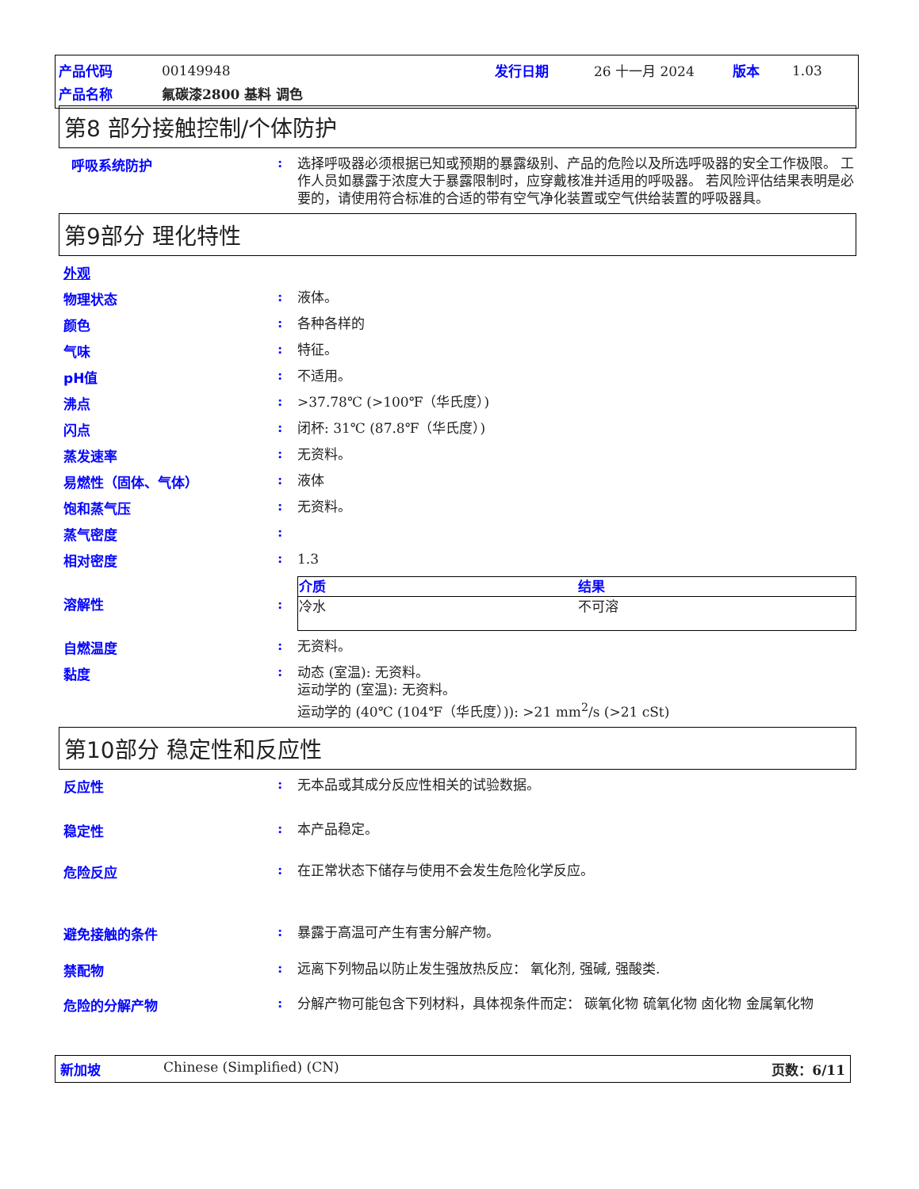| 产品代码 | 00149948 | 发行日期 | 26 十一月 2024 | 版本 | 1.03 |
| 产品名称 | 氟碳漆2800 基料 调色 | | | | |
第8 部分接触控制/个体防护
呼吸系统防护 :
选择呼吸器必须根据已知或预期的暴露级别、产品的危险以及所选呼吸器的安全工作极限。 工作人员如暴露于浓度大于暴露限制时，应穿戴核准并适用的呼吸器。 若风险评估结果表明是必要的，请使用符合标准的合适的带有空气净化装置或空气供给装置的呼吸器具。
第9部分 理化特性
外观
物理状态 :
液体。
颜色 :
各种各样的
气味 :
特征。
pH值 :
不适用。
沸点 :
>37.78℃ (>100℉（华氏度）)
闪点 :
闭杯: 31℃ (87.8℉（华氏度）)
蒸发速率 :
无资料。
易燃性（固体、气体） :
液体
饱和蒸气压 :
无资料。
蒸气密度 :
相对密度 :
1.3
溶解性 :
| 介质 | 结果 |
| --- | --- |
| 冷水 | 不可溶 |
自燃温度 :
无资料。
黏度 :
动态 (室温): 无资料。
运动学的 (室温): 无资料。
运动学的 (40℃ (104℉（华氏度）)): >21 mm<sup>2</sup>/s (>21 cSt)
第10部分 稳定性和反应性
反应性 :
无本品或其成分反应性相关的试验数据。
稳定性 :
本产品稳定。
危险反应 :
在正常状态下储存与使用不会发生危险化学反应。
避免接触的条件 :
暴露于高温可产生有害分解产物。
禁配物 :
远离下列物品以防止发生强放热反应： 氧化剂, 强碱, 强酸类.
危险的分解产物 :
分解产物可能包含下列材料，具体视条件而定： 碳氧化物 硫氧化物 卤化物 金属氧化物
新加坡 Chinese (Simplified) (CN) 页数：6/11